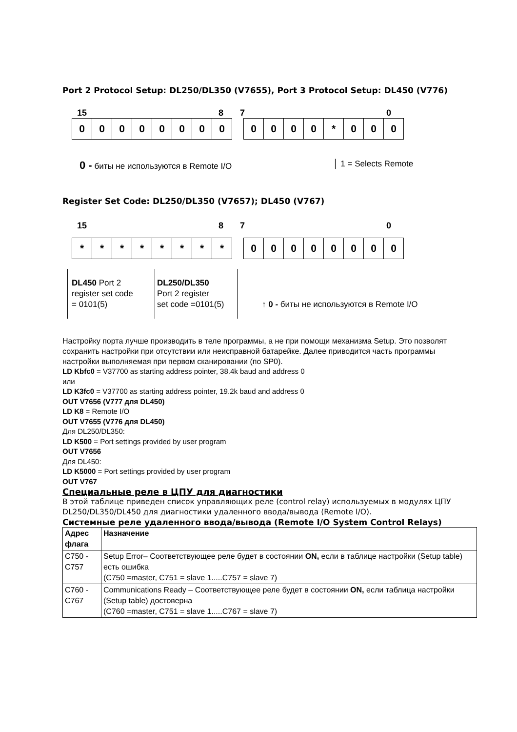Port 2 Protocol Setup: DL250/DL350 (V7655), Port 3 Protocol Setup: DL450 (V776)
15 8 7 0
0 0 0 0 0 0 0 0 0 0 0 0 * 0 0 0
0 - биты не используются в Remote I/O │ 1 = Selects Remote
Register Set Code: DL250/DL350 (V7657); DL450 (V767)
15 8 7 0
* * * * * * * * 0 0 0 0 0 0 0 0
DL450 Port 2
register set code
= 0101(5)
DL250/DL350
Port 2 register
set code =0101(5)
↑ 0 - биты не используются в Remote I/O
Настройку порта лучше производить в теле программы, а не при помощи механизма Setup. Это позволят сохранить настройки при отсутствии или неисправной батарейке. Далее приводится часть программы настройки выполняемая при первом сканировании (по SP0).
LD Kbfc0 = V37700 as starting address pointer, 38.4k baud and address 0
или
LD K3fc0 = V37700 as starting address pointer, 19.2k baud and address 0
OUT V7656 (V777 для DL450)
LD K8 = Remote I/O
OUT V7655 (V776 для DL450)
Для DL250/DL350:
LD K500 = Port settings provided by user program
OUT V7656
Для DL450:
LD K5000 = Port settings provided by user program
OUT V767
Специальные реле в ЦПУ для диагностики
В этой таблице приведен список управляющих реле (control relay) используемых в модулях ЦПУ DL250/DL350/DL450 для диагностики удаленного ввода/вывода (Remote I/O).
Системные реле удаленного ввода/вывода (Remote I/O System Control Relays)
| Адрес флага | Назначение |
| --- | --- |
| C750 - C757 | Setup Error– Соответствующее реле будет в состоянии ON, если в таблице настройки (Setup table) есть ошибка (C750 =master, C751 = slave 1.....C757 = slave 7) |
| C760 - C767 | Communications Ready – Соответствующее реле будет в состоянии ON, если таблица настройки (Setup table) достоверна (C760 =master, C751 = slave 1.....C767 = slave 7) |